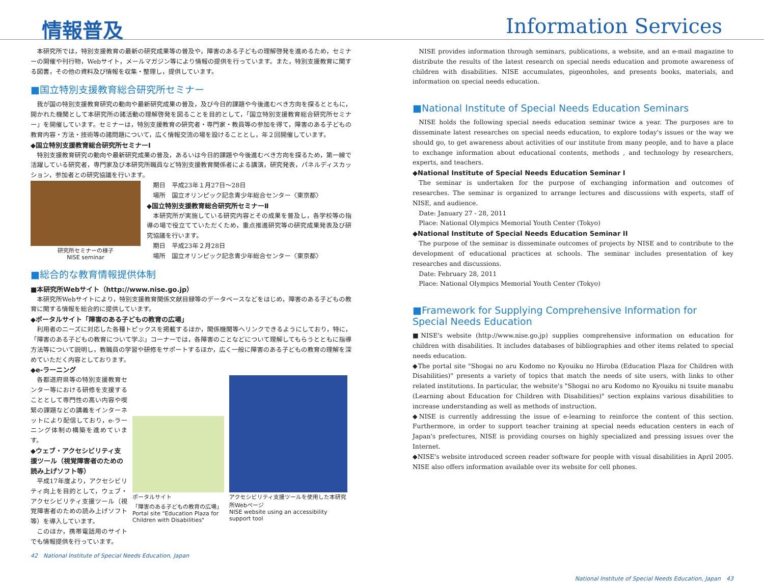情報普及
本研究所では，特別支援教育の最新の研究成果等の普及や，障害のある子どもの理解啓発を進めるため，セミナーの開催や刊行物，Webサイト，メールマガジン等により情報の提供を行っています。また，特別支援教育に関する図書，その他の資料及び情報を収集・整理し，提供しています。
■国立特別支援教育総合研究所セミナー
我が国の特別支援教育研究の動向や最新研究成果の普及，及び今日的課題や今後進むべき方向を探るとともに，開かれた機関として本研究所の諸活動の理解啓発を図ることを目的として，「国立特別支援教育総合研究所セミナー」を開催しています。セミナーは，特別支援教育の研究者・専門家・教員等の参加を得て，障害のある子どもの教育内容・方法・技術等の諸問題について，広く情報交流の場を設けることとし，年２回開催しています。
◆国立特別支援教育総合研究所セミナーⅠ
特別支援教育研究の動向や最新研究成果の普及，あるいは今日的課題や今後進むべき方向を探るため，第一線で活躍している研究者，専門家及び本研究所職員など特別支援教育関係者による講演，研究発表，パネルディスカッション，参加者との研究協議を行います。
研究所セミナーの様子
NISE seminar
期日　平成23年１月27日～28日
場所　国立オリンピック記念青少年総合センター〈東京都〉
◆国立特別支援教育総合研究所セミナーⅡ
本研究所が実施している研究内容とその成果を普及し，各学校等の指導の場で役立てていただくため，重点推進研究等の研究成果発表及び研究協議を行います。
期日　平成23年２月28日
場所　国立オリンピック記念青少年総合センター〈東京都〉
■総合的な教育情報提供体制
■本研究所Webサイト（http://www.nise.go.jp）
本研究所Webサイトにより，特別支援教育関係文献目録等のデータベースなどをはじめ，障害のある子どもの教育に関する情報を総合的に提供しています。
◆ポータルサイト「障害のある子どもの教育の広場」
利用者のニーズに対応した各種トピックスを掲載するほか，関係機関等へリンクできるようにしており，特に，「障害のある子どもの教育について学ぶ」コーナーでは，各障害のことなどについて理解してもらうとともに指導方法等について説明し，教職員の学習や研修をサポートするほか，広く一般に障害のある子どもの教育の理解を深めていただく内容としております。
◆e-ラーニング
各都道府県等の特別支援教育センター等における研修を支援することとして専門性の高い内容や喫緊の課題などの講義をインターネットにより配信しており，e-ラーニング体制の構築を進めています。
◆ウェブ・アクセシビリティ支援ツール（視覚障害者のための読み上げソフト等）
平成17年度より，アクセシビリティ向上を目的として，ウェブ・アクセシビリティ支援ツール（視覚障害者のための読み上げソフト等）を導入しています。
このほか，携帯電話用のサイトでも情報提供を行っています。
ポータルサイト
「障害のある子どもの教育の広場」
Portal site "Education Plaza for Children with Disabilities"
アクセシビリティ支援ツールを使用した本研究所Webページ
NISE website using an accessibility support tool
42　National Institute of Special Needs Education, Japan
Information Services
NISE provides information through seminars, publications, a website, and an e-mail magazine to distribute the results of the latest research on special needs education and promote awareness of children with disabilities. NISE accumulates, pigeonholes, and presents books, materials, and information on special needs education.
■National Institute of Special Needs Education Seminars
NISE holds the following special needs education seminar twice a year. The purposes are to disseminate latest researches on special needs education, to explore today's issues or the way we should go, to get awareness about activities of our institute from many people, and to have a place to exchange information about educational contents, methods , and technology by researchers, experts, and teachers.
◆National Institute of Special Needs Education Seminar I
The seminar is undertaken for the purpose of exchanging information and outcomes of researches. The seminar is organized to arrange lectures and discussions with experts, staff of NISE, and audience.
Date: January 27 - 28, 2011
Place: National Olympics Memorial Youth Center (Tokyo)
◆National Institute of Special Needs Education Seminar II
The purpose of the seminar is disseminate outcomes of projects by NISE and to contribute to the development of educational practices at schools. The seminar includes presentation of key researches and discussions.
Date: February 28, 2011
Place: National Olympics Memorial Youth Center (Tokyo)
■Framework for Supplying Comprehensive Information for Special Needs Education
■NISE's website (http://www.nise.go.jp) supplies comprehensive information on education for children with disabilities. It includes databases of bibliographies and other items related to special needs education.
◆The portal site "Shogai no aru Kodomo no Kyouiku no Hiroba (Education Plaza for Children with Disabilities)" presents a variety of topics that match the needs of site users, with links to other related institutions. In particular, the website's "Shogai no aru Kodomo no Kyouiku ni tsuite manabu (Learning about Education for Children with Disabilities)" section explains various disabilities to increase understanding as well as methods of instruction.
◆NISE is currently addressing the issue of e-learning to reinforce the content of this section. Furthermore, in order to support teacher training at special needs education centers in each of Japan's prefectures, NISE is providing courses on highly specialized and pressing issues over the Internet.
◆NISE's website introduced screen reader software for people with visual disabilities in April 2005. NISE also offers information available over its website for cell phones.
National Institute of Special Needs Education, Japan　43